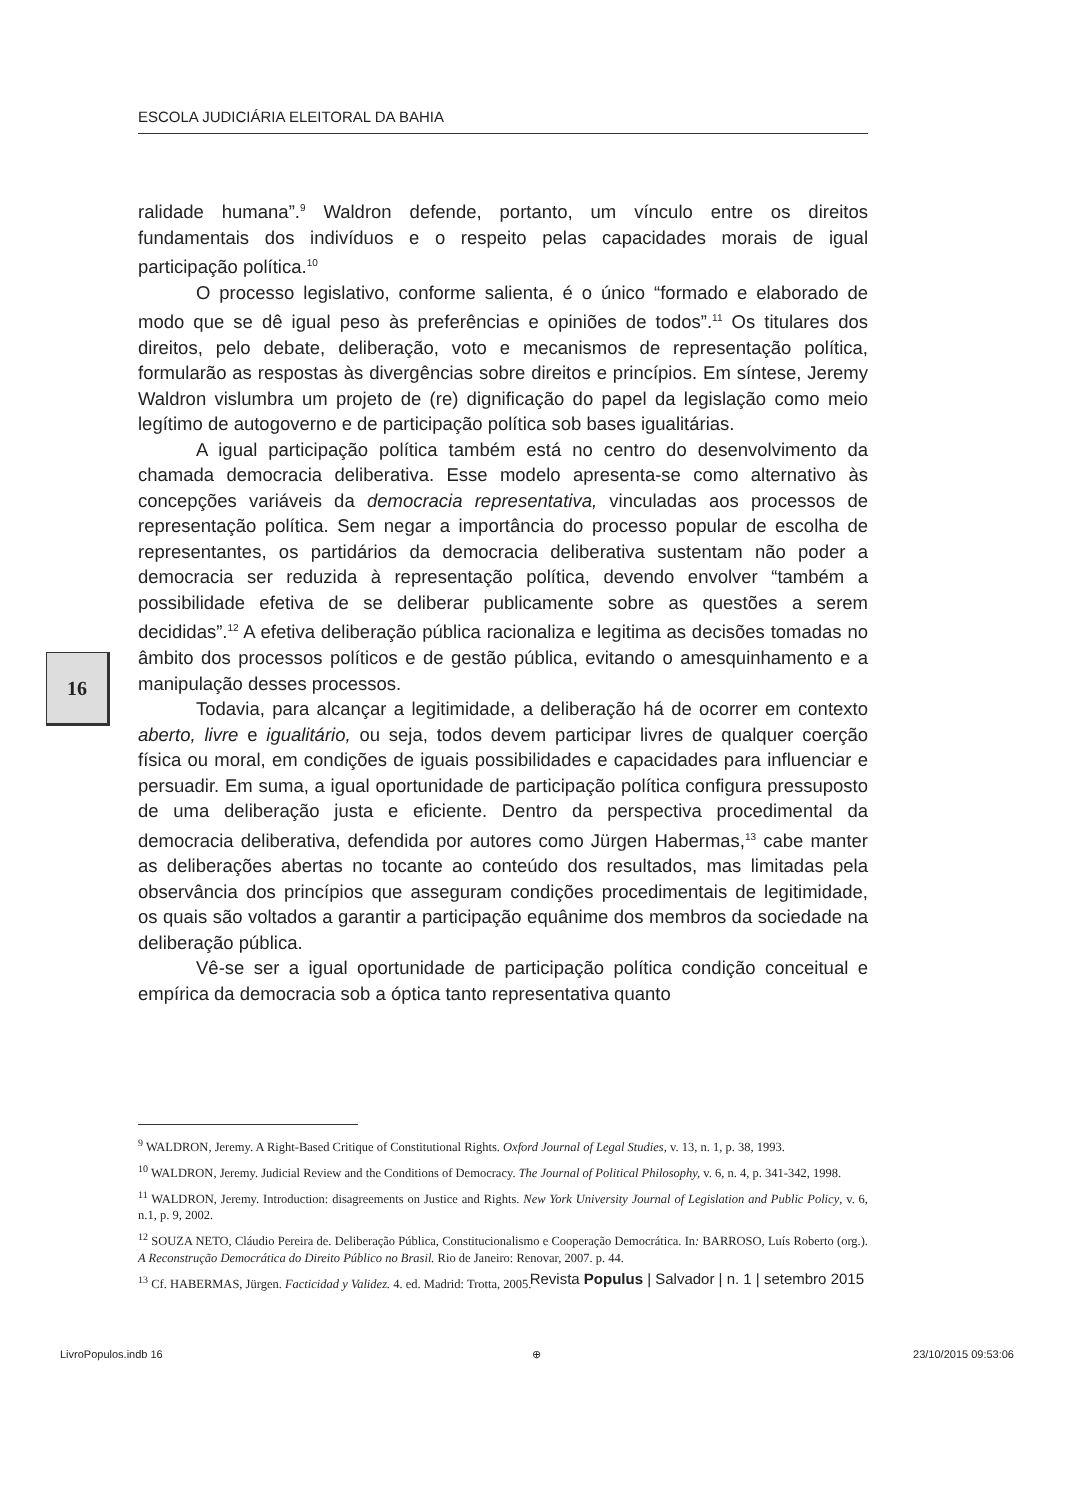ESCOLA JUDICIÁRIA ELEITORAL DA BAHIA
ralidade humana”.<sup>9</sup> Waldron defende, portanto, um vínculo entre os direitos fundamentais dos indivíduos e o respeito pelas capacidades morais de igual participação política.<sup>10</sup>
O processo legislativo, conforme salienta, é o único “formado e elaborado de modo que se dê igual peso às preferências e opiniões de todos”.<sup>11</sup> Os titulares dos direitos, pelo debate, deliberação, voto e mecanismos de representação política, formularão as respostas às divergências sobre direitos e princípios. Em síntese, Jeremy Waldron vislumbra um projeto de (re) dignificação do papel da legislação como meio legítimo de autogoverno e de participação política sob bases igualitárias.
A igual participação política também está no centro do desenvolvimento da chamada democracia deliberativa. Esse modelo apresenta-se como alternativo às concepções variáveis da democracia representativa, vinculadas aos processos de representação política. Sem negar a importância do processo popular de escolha de representantes, os partidários da democracia deliberativa sustentam não poder a democracia ser reduzida à representação política, devendo envolver “também a possibilidade efetiva de se deliberar publicamente sobre as questões a serem decididas”.<sup>12</sup> A efetiva deliberação pública racionaliza e legitima as decisões tomadas no âmbito dos processos políticos e de gestão pública, evitando o amesquinhamento e a manipulação desses processos.
Todavia, para alcançar a legitimidade, a deliberação há de ocorrer em contexto aberto, livre e igualitário, ou seja, todos devem participar livres de qualquer coerção física ou moral, em condições de iguais possibilidades e capacidades para influenciar e persuadir. Em suma, a igual oportunidade de participação política configura pressuposto de uma deliberação justa e eficiente. Dentro da perspectiva procedimental da democracia deliberativa, defendida por autores como Jürgen Habermas,<sup>13</sup> cabe manter as deliberações abertas no tocante ao conteúdo dos resultados, mas limitadas pela observância dos princípios que asseguram condições procedimentais de legitimidade, os quais são voltados a garantir a participação equânime dos membros da sociedade na deliberação pública.
Vê-se ser a igual oportunidade de participação política condição conceitual e empírica da democracia sob a óptica tanto representativa quanto
16
<sup>9</sup> WALDRON, Jeremy. A Right-Based Critique of Constitutional Rights. Oxford Journal of Legal Studies, v. 13, n. 1, p. 38, 1993.
<sup>10</sup> WALDRON, Jeremy. Judicial Review and the Conditions of Democracy. The Journal of Political Philosophy, v. 6, n. 4, p. 341-342, 1998.
<sup>11</sup> WALDRON, Jeremy. Introduction: disagreements on Justice and Rights. New York University Journal of Legislation and Public Policy, v. 6, n.1, p. 9, 2002.
<sup>12</sup> SOUZA NETO, Cláudio Pereira de. Deliberação Pública, Constitucionalismo e Cooperação Democrática. In: BARROSO, Luís Roberto (org.). A Reconstrução Democrática do Direito Público no Brasil. Rio de Janeiro: Renovar, 2007. p. 44.
<sup>13</sup> Cf. HABERMAS, Jürgen. Facticidad y Validez. 4. ed. Madrid: Trotta, 2005.
Revista Populus | Salvador | n. 1 | setembro 2015
LivroPopulos.indb 16 ⊕ 23/10/2015 09:53:06